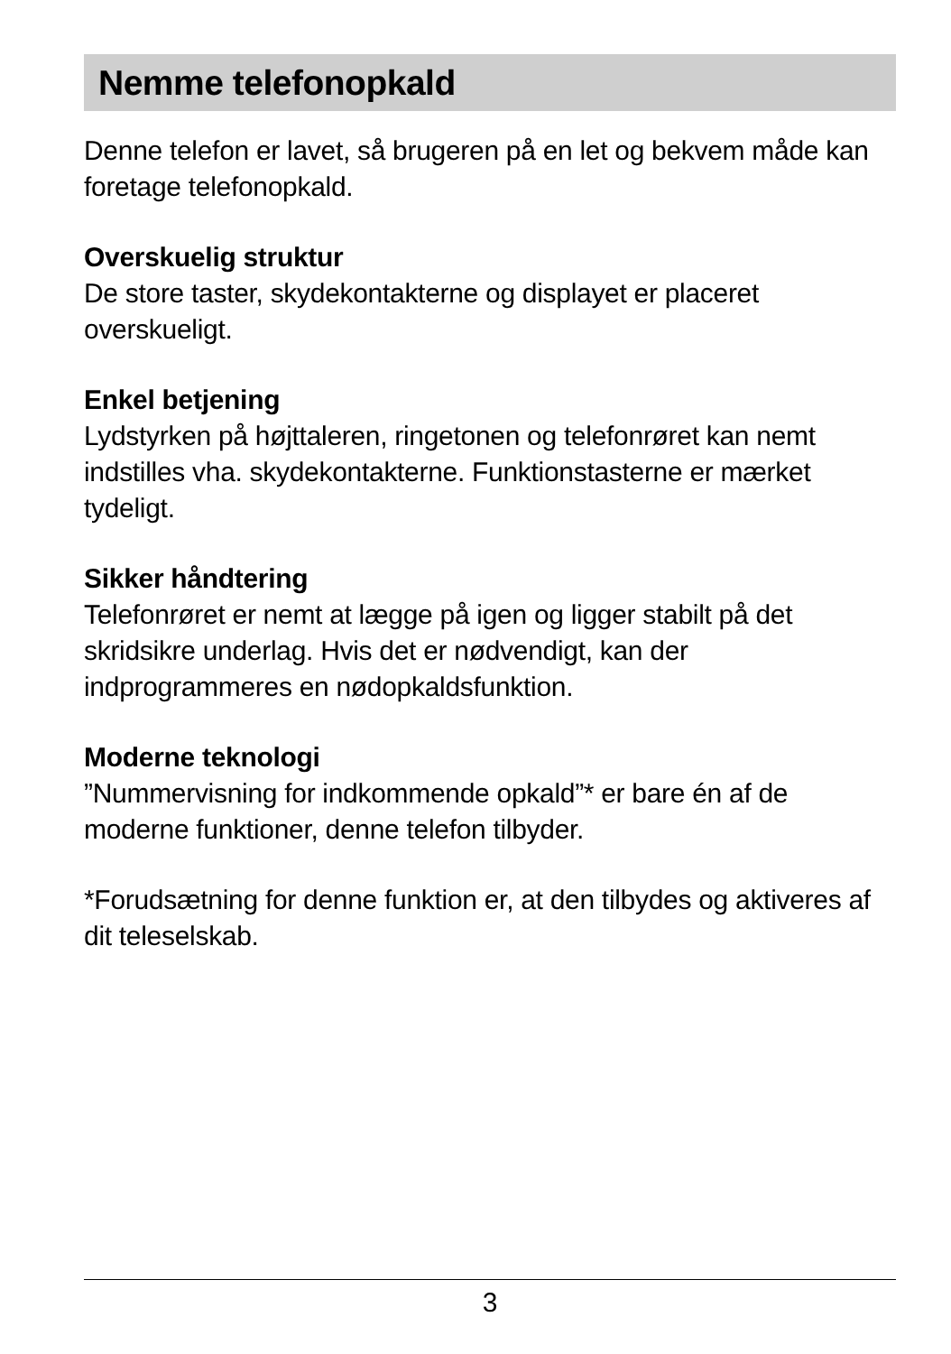Nemme telefonopkald
Denne telefon er lavet, så brugeren på en let og bekvem måde kan foretage telefonopkald.
Overskuelig struktur
De store taster, skydekontakterne og displayet er placeret
overskueligt.
Enkel betjening
Lydstyrken på højttaleren, ringetonen og telefonrøret kan nemt
indstilles vha. skydekontakterne. Funktionstasterne er mærket
tydeligt.
Sikker håndtering
Telefonrøret er nemt at lægge på igen og ligger stabilt på det
skridsikre underlag. Hvis det er nødvendigt, kan der
indprogrammeres en nødopkaldsfunktion.
Moderne teknologi
”Nummervisning for indkommende opkald”* er bare én af de moderne funktioner, denne telefon tilbyder.
*Forudsætning for denne funktion er, at den tilbydes og aktiveres af dit teleselskab.
3